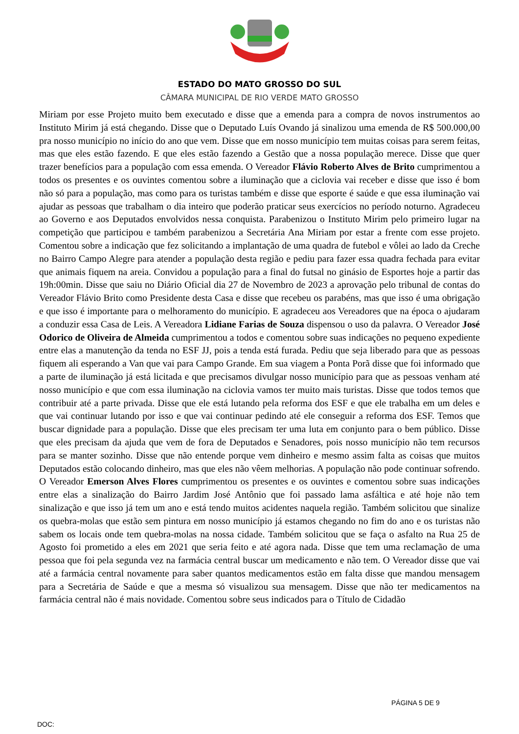ESTADO DO MATO GROSSO DO SUL
CÂMARA MUNICIPAL DE RIO VERDE MATO GROSSO
Miriam por esse Projeto muito bem executado e disse que a emenda para a compra de novos instrumentos ao Instituto Mirim já está chegando. Disse que o Deputado Luís Ovando já sinalizou uma emenda de R$ 500.000,00 pra nosso município no início do ano que vem. Disse que em nosso município tem muitas coisas para serem feitas, mas que eles estão fazendo. E que eles estão fazendo a Gestão que a nossa população merece. Disse que quer trazer benefícios para a população com essa emenda. O Vereador Flávio Roberto Alves de Brito cumprimentou a todos os presentes e os ouvintes comentou sobre a iluminação que a ciclovia vai receber e disse que isso é bom não só para a população, mas como para os turistas também e disse que esporte é saúde e que essa iluminação vai ajudar as pessoas que trabalham o dia inteiro que poderão praticar seus exercícios no período noturno. Agradeceu ao Governo e aos Deputados envolvidos nessa conquista. Parabenizou o Instituto Mirim pelo primeiro lugar na competição que participou e também parabenizou a Secretária Ana Miriam por estar a frente com esse projeto. Comentou sobre a indicação que fez solicitando a implantação de uma quadra de futebol e vôlei ao lado da Creche no Bairro Campo Alegre para atender a população desta região e pediu para fazer essa quadra fechada para evitar que animais fiquem na areia. Convidou a população para a final do futsal no ginásio de Esportes hoje a partir das 19h:00min. Disse que saiu no Diário Oficial dia 27 de Novembro de 2023 a aprovação pelo tribunal de contas do Vereador Flávio Brito como Presidente desta Casa e disse que recebeu os parabéns, mas que isso é uma obrigação e que isso é importante para o melhoramento do município. E agradeceu aos Vereadores que na época o ajudaram a conduzir essa Casa de Leis. A Vereadora Lidiane Farias de Souza dispensou o uso da palavra. O Vereador José Odorico de Oliveira de Almeida cumprimentou a todos e comentou sobre suas indicações no pequeno expediente entre elas a manutenção da tenda no ESF JJ, pois a tenda está furada. Pediu que seja liberado para que as pessoas fiquem ali esperando a Van que vai para Campo Grande. Em sua viagem a Ponta Porã disse que foi informado que a parte de iluminação já está licitada e que precisamos divulgar nosso município para que as pessoas venham até nosso município e que com essa iluminação na ciclovia vamos ter muito mais turistas. Disse que todos temos que contribuir até a parte privada. Disse que ele está lutando pela reforma dos ESF e que ele trabalha em um deles e que vai continuar lutando por isso e que vai continuar pedindo até ele conseguir a reforma dos ESF. Temos que buscar dignidade para a população. Disse que eles precisam ter uma luta em conjunto para o bem público. Disse que eles precisam da ajuda que vem de fora de Deputados e Senadores, pois nosso município não tem recursos para se manter sozinho. Disse que não entende porque vem dinheiro e mesmo assim falta as coisas que muitos Deputados estão colocando dinheiro, mas que eles não vêem melhorias. A população não pode continuar sofrendo. O Vereador Emerson Alves Flores cumprimentou os presentes e os ouvintes e comentou sobre suas indicações entre elas a sinalização do Bairro Jardim José Antônio que foi passado lama asfáltica e até hoje não tem sinalização e que isso já tem um ano e está tendo muitos acidentes naquela região. Também solicitou que sinalize os quebra-molas que estão sem pintura em nosso município já estamos chegando no fim do ano e os turistas não sabem os locais onde tem quebra-molas na nossa cidade. Também solicitou que se faça o asfalto na Rua 25 de Agosto foi prometido a eles em 2021 que seria feito e até agora nada. Disse que tem uma reclamação de uma pessoa que foi pela segunda vez na farmácia central buscar um medicamento e não tem. O Vereador disse que vai até a farmácia central novamente para saber quantos medicamentos estão em falta disse que mandou mensagem para a Secretária de Saúde e que a mesma só visualizou sua mensagem. Disse que não ter medicamentos na farmácia central não é mais novidade. Comentou sobre seus indicados para o Título de Cidadão
PÁGINA 5 DE 9
DOC: